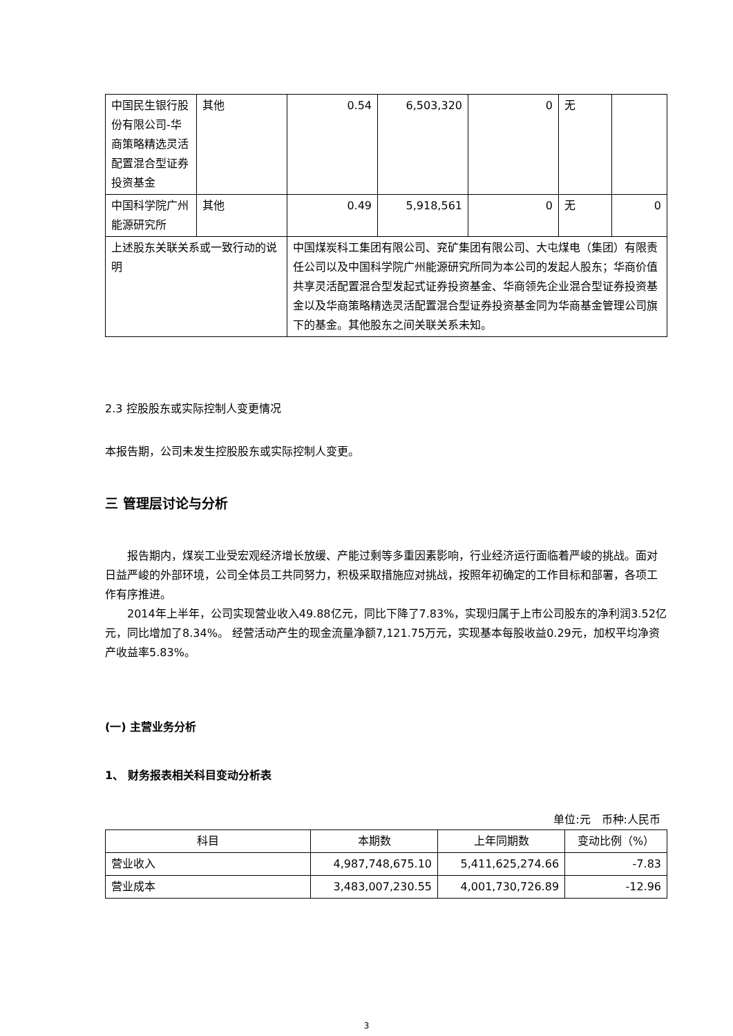| 中国民生银行股份有限公司-华商策略精选灵活配置混合型证券投资基金 | 其他 | 0.54 | 6,503,320 | 0 | 无 | |
| 中国科学院广州能源研究所 | 其他 | 0.49 | 5,918,561 | 0 | 无 | 0 |
| 上述股东关联关系或一致行动的说明 | | 中国煤炭科工集团有限公司、兖矿集团有限公司、大屯煤电（集团）有限责任公司以及中国科学院广州能源研究所同为本公司的发起人股东；华商价值共享灵活配置混合型发起式证券投资基金、华商领先企业混合型证券投资基金以及华商策略精选灵活配置混合型证券投资基金同为华商基金管理公司旗下的基金。其他股东之间关联关系未知。 | | | | |
2.3 控股股东或实际控制人变更情况
本报告期，公司未发生控股股东或实际控制人变更。
三 管理层讨论与分析
报告期内，煤炭工业受宏观经济增长放缓、产能过剩等多重因素影响，行业经济运行面临着严峻的挑战。面对日益严峻的外部环境，公司全体员工共同努力，积极采取措施应对挑战，按照年初确定的工作目标和部署，各项工作有序推进。
2014年上半年，公司实现营业收入49.88亿元，同比下降了7.83%，实现归属于上市公司股东的净利润3.52亿元，同比增加了8.34%。 经营活动产生的现金流量净额7,121.75万元，实现基本每股收益0.29元，加权平均净资产收益率5.83%。
(一) 主营业务分析
1、 财务报表相关科目变动分析表
单位:元　币种:人民币
| 科目 | 本期数 | 上年同期数 | 变动比例（%） |
| --- | --- | --- | --- |
| 营业收入 | 4,987,748,675.10 | 5,411,625,274.66 | -7.83 |
| 营业成本 | 3,483,007,230.55 | 4,001,730,726.89 | -12.96 |
3